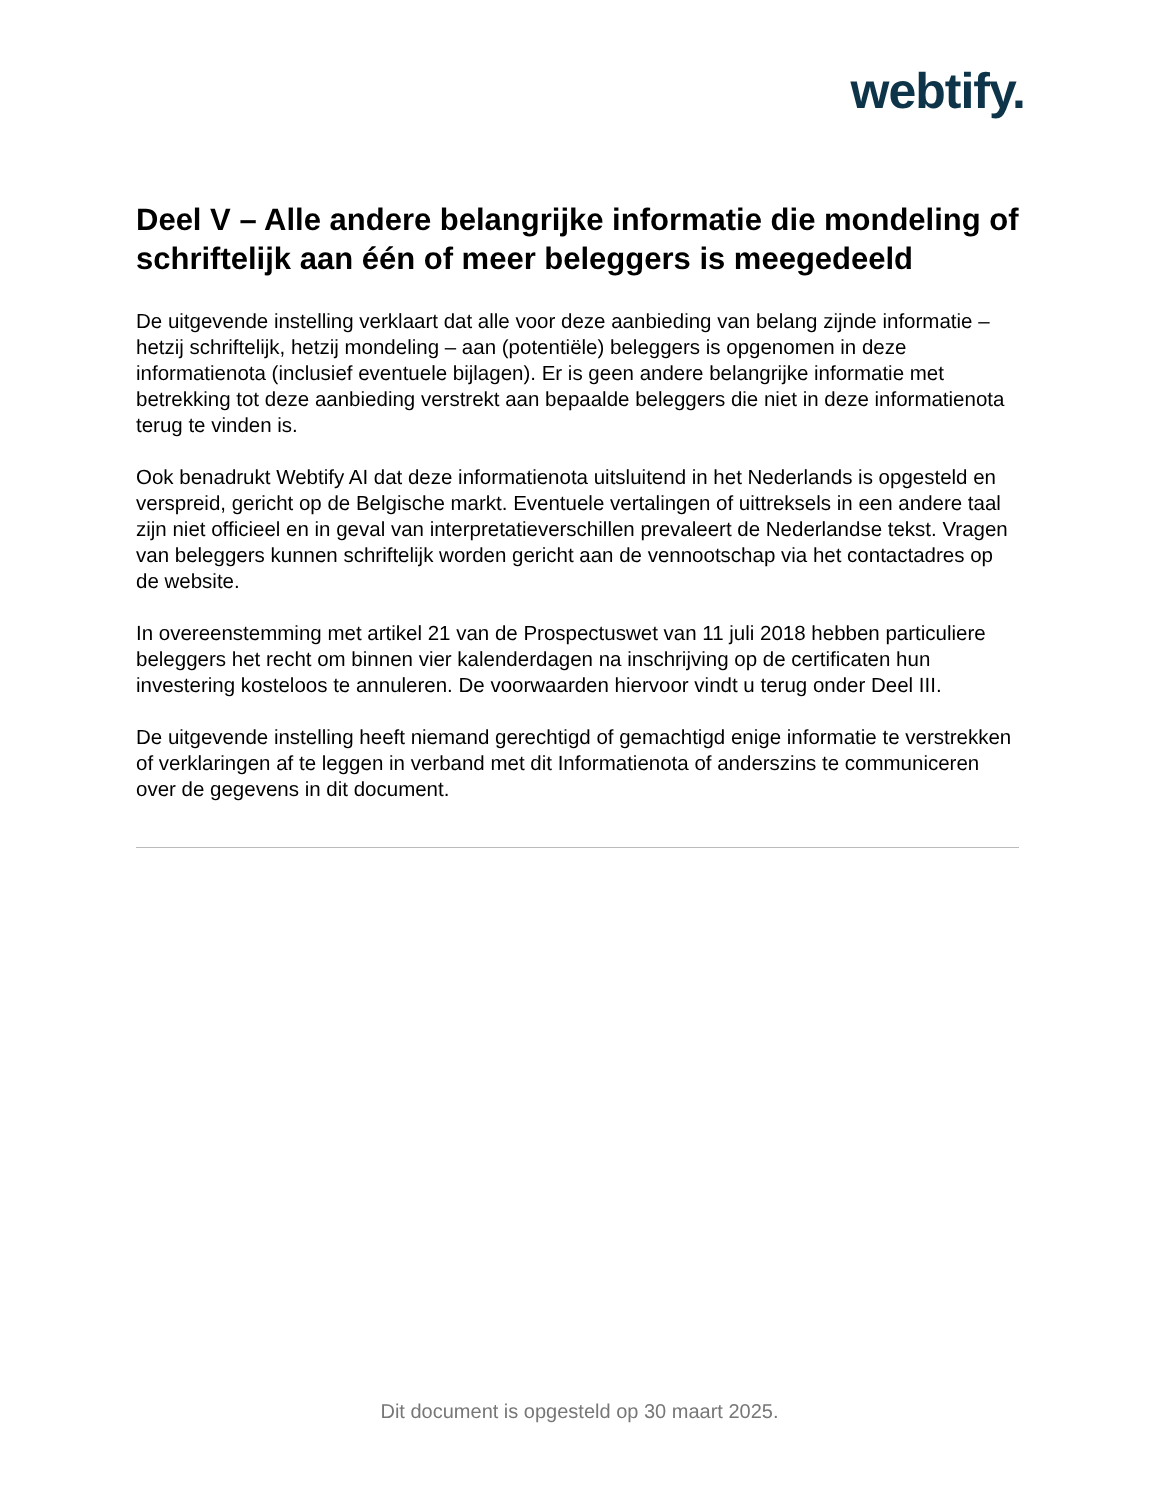webtify.
Deel V – Alle andere belangrijke informatie die mondeling of schriftelijk aan één of meer beleggers is meegedeeld
De uitgevende instelling verklaart dat alle voor deze aanbieding van belang zijnde informatie – hetzij schriftelijk, hetzij mondeling – aan (potentiële) beleggers is opgenomen in deze informatienota (inclusief eventuele bijlagen). Er is geen andere belangrijke informatie met betrekking tot deze aanbieding verstrekt aan bepaalde beleggers die niet in deze informatienota terug te vinden is.
Ook benadrukt Webtify AI dat deze informatienota uitsluitend in het Nederlands is opgesteld en verspreid, gericht op de Belgische markt. Eventuele vertalingen of uittreksels in een andere taal zijn niet officieel en in geval van interpretatieverschillen prevaleert de Nederlandse tekst. Vragen van beleggers kunnen schriftelijk worden gericht aan de vennootschap via het contactadres op de website.
In overeenstemming met artikel 21 van de Prospectuswet van 11 juli 2018 hebben particuliere beleggers het recht om binnen vier kalenderdagen na inschrijving op de certificaten hun investering kosteloos te annuleren. De voorwaarden hiervoor vindt u terug onder Deel III.
De uitgevende instelling heeft niemand gerechtigd of gemachtigd enige informatie te verstrekken of verklaringen af te leggen in verband met dit Informatienota of anderszins te communiceren over de gegevens in dit document.
Dit document is opgesteld op 30 maart 2025.